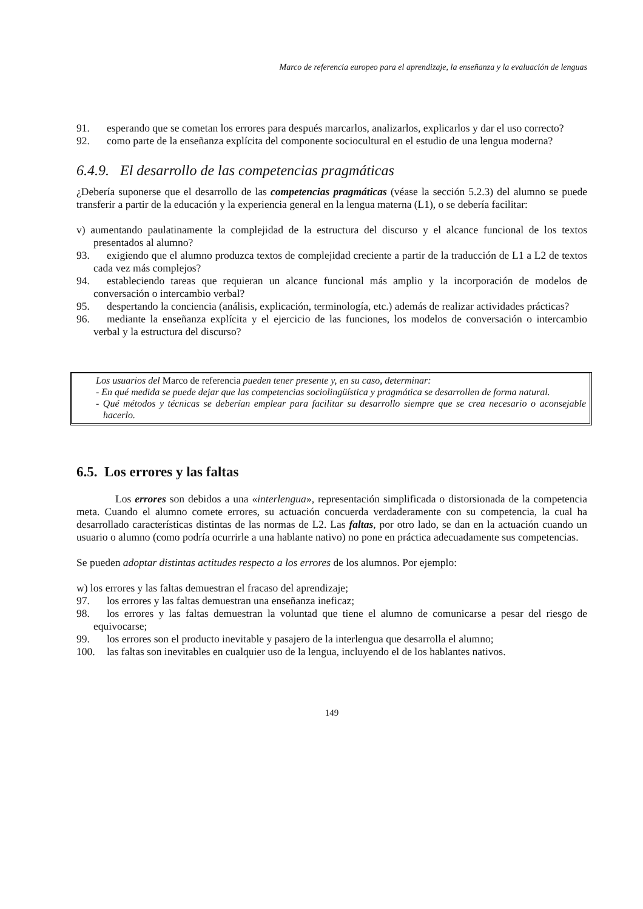Marco de referencia europeo para el aprendizaje, la enseñanza y la evaluación de lenguas
91. esperando que se cometan los errores para después marcarlos, analizarlos, explicarlos y dar el uso correcto?
92. como parte de la enseñanza explícita del componente sociocultural en el estudio de una lengua moderna?
6.4.9. El desarrollo de las competencias pragmáticas
¿Debería suponerse que el desarrollo de las competencias pragmáticas (véase la sección 5.2.3) del alumno se puede transferir a partir de la educación y la experiencia general en la lengua materna (L1), o se debería facilitar:
v) aumentando paulatinamente la complejidad de la estructura del discurso y el alcance funcional de los textos presentados al alumno?
93. exigiendo que el alumno produzca textos de complejidad creciente a partir de la traducción de L1 a L2 de textos cada vez más complejos?
94. estableciendo tareas que requieran un alcance funcional más amplio y la incorporación de modelos de conversación o intercambio verbal?
95. despertando la conciencia (análisis, explicación, terminología, etc.) además de realizar actividades prácticas?
96. mediante la enseñanza explícita y el ejercicio de las funciones, los modelos de conversación o intercambio verbal y la estructura del discurso?
Los usuarios del Marco de referencia pueden tener presente y, en su caso, determinar:
- En qué medida se puede dejar que las competencias sociolingüística y pragmática se desarrollen de forma natural.
- Qué métodos y técnicas se deberían emplear para facilitar su desarrollo siempre que se crea necesario o aconsejable hacerlo.
6.5. Los errores y las faltas
Los errores son debidos a una «interlengua», representación simplificada o distorsionada de la competencia meta. Cuando el alumno comete errores, su actuación concuerda verdaderamente con su competencia, la cual ha desarrollado características distintas de las normas de L2. Las faltas, por otro lado, se dan en la actuación cuando un usuario o alumno (como podría ocurrirle a una hablante nativo) no pone en práctica adecuadamente sus competencias.
Se pueden adoptar distintas actitudes respecto a los errores de los alumnos. Por ejemplo:
w) los errores y las faltas demuestran el fracaso del aprendizaje;
97. los errores y las faltas demuestran una enseñanza ineficaz;
98. los errores y las faltas demuestran la voluntad que tiene el alumno de comunicarse a pesar del riesgo de equivocarse;
99. los errores son el producto inevitable y pasajero de la interlengua que desarrolla el alumno;
100. las faltas son inevitables en cualquier uso de la lengua, incluyendo el de los hablantes nativos.
149